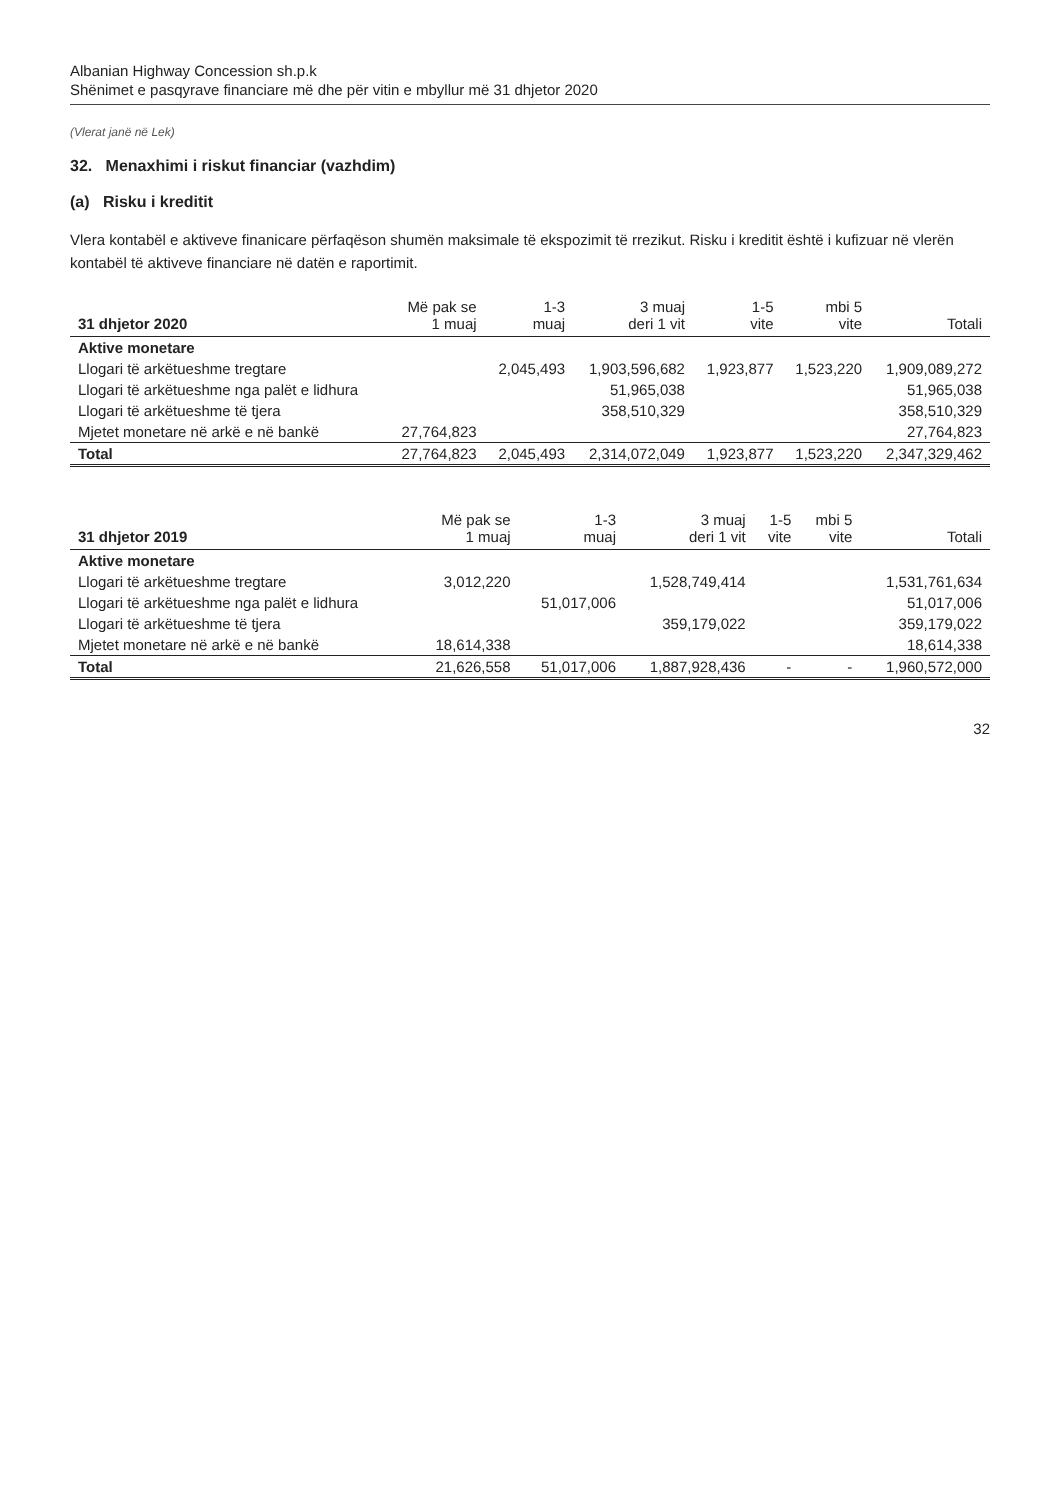Albanian Highway Concession sh.p.k
Shënimet e pasqyrave financiare më dhe për vitin e mbyllur më 31 dhjetor 2020
(Vlerat janë në Lek)
32. Menaxhimi i riskut financiar (vazhdim)
(a) Risku i kreditit
Vlera kontabël e aktiveve finanicare përfaqëson shumën maksimale të ekspozimit të rrezikut. Risku i kreditit është i kufizuar në vlerën kontabël të aktiveve financiare në datën e raportimit.
| 31 dhjetor 2020 | Më pak se 1 muaj | 1-3 muaj | 3 muaj deri 1 vit | 1-5 vite | mbi 5 vite | Totali |
| --- | --- | --- | --- | --- | --- | --- |
| Aktive monetare | | | | | | |
| Llogari të arkëtueshme tregtare | | 2,045,493 | 1,903,596,682 | 1,923,877 | 1,523,220 | 1,909,089,272 |
| Llogari të arkëtueshme nga palët e lidhura | | | 51,965,038 | | | 51,965,038 |
| Llogari të arkëtueshme të tjera | | | 358,510,329 | | | 358,510,329 |
| Mjetet monetare në arkë e në bankë | 27,764,823 | | | | | 27,764,823 |
| Total | 27,764,823 | 2,045,493 | 2,314,072,049 | 1,923,877 | 1,523,220 | 2,347,329,462 |
| 31 dhjetor 2019 | Më pak se 1 muaj | 1-3 muaj | 3 muaj deri 1 vit | 1-5 vite | mbi 5 vite | Totali |
| --- | --- | --- | --- | --- | --- | --- |
| Aktive monetare | | | | | | |
| Llogari të arkëtueshme tregtare | 3,012,220 | | 1,528,749,414 | | | 1,531,761,634 |
| Llogari të arkëtueshme nga palët e lidhura | | 51,017,006 | | | | 51,017,006 |
| Llogari të arkëtueshme të tjera | | | 359,179,022 | | | 359,179,022 |
| Mjetet monetare në arkë e në bankë | 18,614,338 | | | | | 18,614,338 |
| Total | 21,626,558 | 51,017,006 | 1,887,928,436 | - | - | 1,960,572,000 |
32